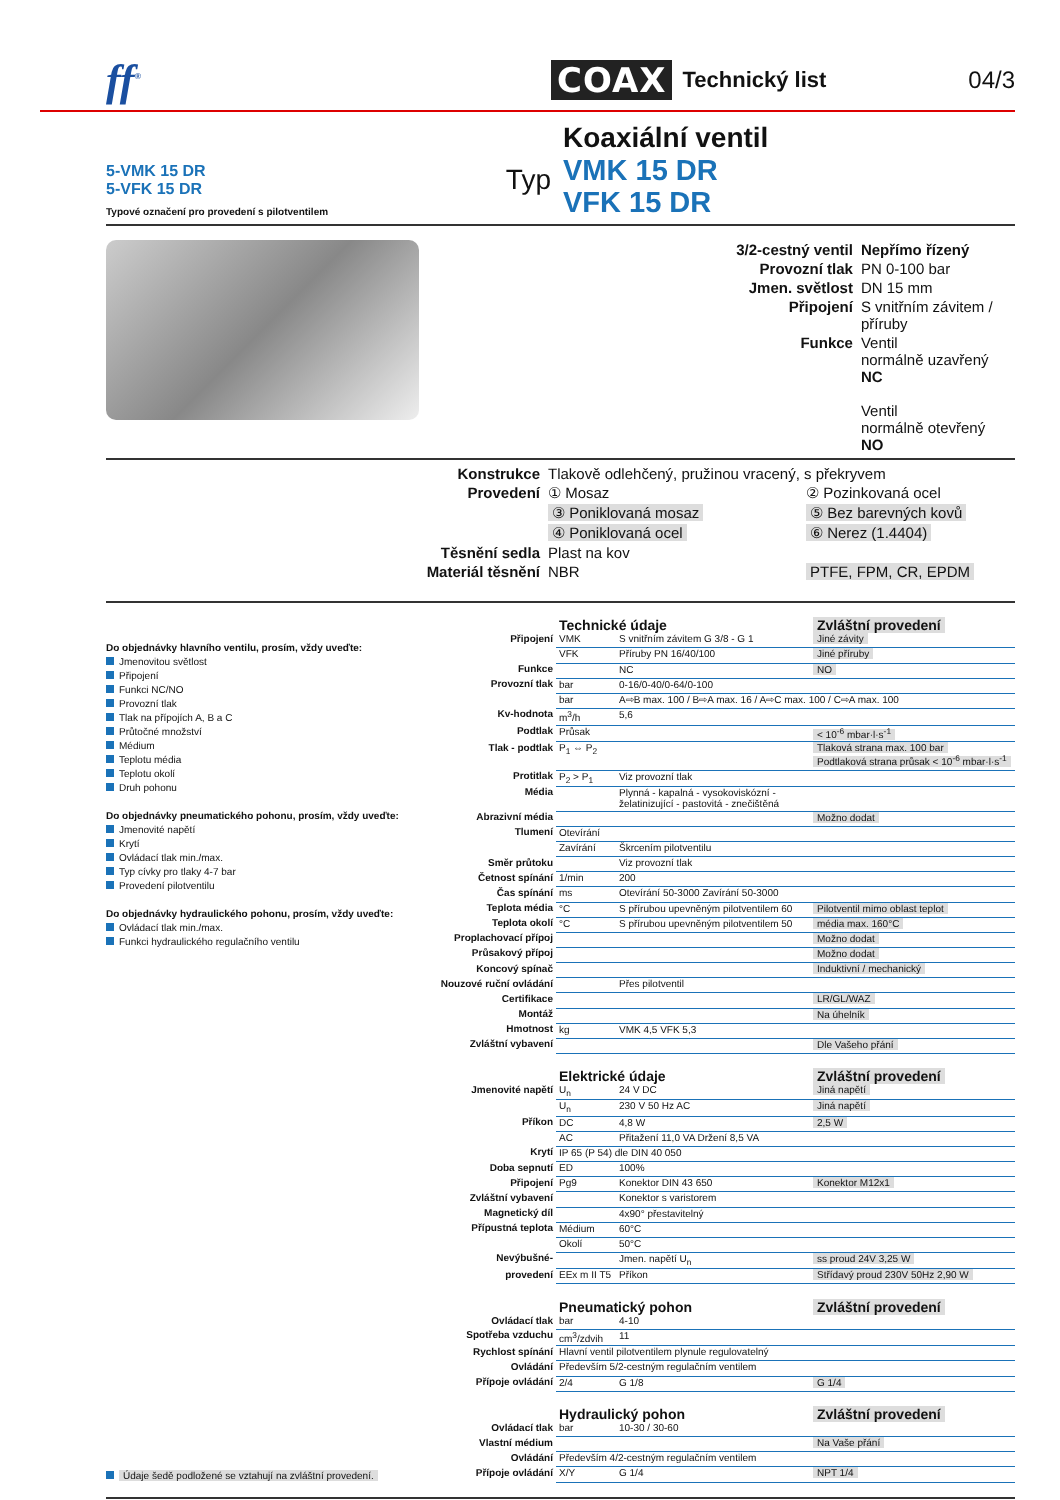ff<sup>®</sup>
COAX
Technický list 04/3
5-VMK 15 DR
5-VFK 15 DR
Typové označení pro provedení s pilotventilem
Typ
Koaxiální ventil
VMK 15 DR
VFK 15 DR
ventil
| 3/2-cestný ventil | Nepřímo řízený |
| Provozní tlak | PN 0-100 bar |
| Jmen. světlost | DN 15 mm |
| Připojení | S vnitřním závitem / příruby |
| Funkce | Ventil normálně uzavřený NC Ventil normálně otevřený NO |
| Konstrukce | Tlakově odlehčený, pružinou vracený, s překryvem | |
| Provedení | ① Mosaz | ② Pozinkovaná ocel |
| | ③ Poniklovaná mosaz | ⑤ Bez barevných kovů |
| | ④ Poniklovaná ocel | ⑥ Nerez (1.4404) |
| Těsnění sedla | Plast na kov | |
| Materiál těsnění | NBR | PTFE, FPM, CR, EPDM |
Do objednávky hlavního ventilu, prosím, vždy uveďte:
Jmenovitou světlost
Připojení
Funkci NC/NO
Provozní tlak
Tlak na přípojích A, B a C
Průtočné množství
Médium
Teplotu média
Teplotu okolí
Druh pohonu
Do objednávky pneumatického pohonu, prosím, vždy uveďte:
Jmenovité napětí
Krytí
Ovládací tlak min./max.
Typ cívky pro tlaky 4-7 bar
Provedení pilotventilu
Do objednávky hydraulického pohonu, prosím, vždy uveďte:
Ovládací tlak min./max.
Funkci hydraulického regulačního ventilu
Údaje šedě podložené se vztahují na zvláštní provedení.
| | Technické údaje | | Zvláštní provedení |
| Připojení | VMK | S vnitřním závitem G 3/8 - G 1 | Jiné závity |
| | VFK | Příruby PN 16/40/100 | Jiné příruby |
| Funkce | | NC | NO |
| Provozní tlak | bar | 0-16/0-40/0-64/0-100 | |
| | bar | A⇨B max. 100 / B⇨A max. 16 / A⇨C max. 100 / C⇨A max. 100 | |
| Kv-hodnota | m<sup>3</sup>/h | 5,6 | |
| Podtlak | Průsak | | < 10<sup>-6</sup> mbar·l·s<sup>-1</sup> |
| Tlak - podtlak | P<sub>1</sub> ⇔ P<sub>2</sub> | | Tlaková strana max. 100 bar Podtlaková strana průsak < 10<sup>-6</sup> mbar·l·s<sup>-1</sup> |
| Protitlak | P<sub>2</sub> > P<sub>1</sub> | Viz provozní tlak | |
| Média | | Plynná - kapalná - vysokoviskózní - želatinizující - pastovitá - znečištěná | |
| Abrazivní média | | | Možno dodat |
| Tlumení | Otevírání | | |
| | Zavírání | Škrcením pilotventilu | |
| Směr průtoku | | Viz provozní tlak | |
| Četnost spínání | 1/min | 200 | |
| Čas spínání | ms | Otevírání 50-3000 Zavírání 50-3000 | |
| Teplota média | °C | S přírubou upevněným pilotventilem 60 | Pilotventil mimo oblast teplot |
| Teplota okolí | °C | S přírubou upevněným pilotventilem 50 | média max. 160°C |
| Proplachovací přípoj | | | Možno dodat |
| Průsakový přípoj | | | Možno dodat |
| Koncový spínač | | | Induktivní / mechanický |
| Nouzové ruční ovládání | | Přes pilotventil | |
| Certifikace | | | LR/GL/WAZ |
| Montáž | | | Na úhelník |
| Hmotnost | kg | VMK 4,5 VFK 5,3 | |
| Zvláštní vybavení | | | Dle Vašeho přání |
| | Elektrické údaje | | Zvláštní provedení |
| Jmenovité napětí | U<sub>n</sub> | 24 V DC | Jiná napětí |
| | U<sub>n</sub> | 230 V 50 Hz AC | Jiná napětí |
| Příkon | DC | 4,8 W | 2,5 W |
| | AC | Přitažení 11,0 VA Držení 8,5 VA | |
| Krytí | IP 65 (P 54) dle DIN 40 050 | | |
| Doba sepnutí | ED | 100% | |
| Připojení | Pg9 | Konektor DIN 43 650 | Konektor M12x1 |
| Zvláštní vybavení | | Konektor s varistorem | |
| Magnetický díl | | 4x90° přestavitelný | |
| Přípustná teplota | Médium | 60°C | |
| | Okolí | 50°C | |
| Nevýbušné- | | Jmen. napětí U<sub>n</sub> | ss proud 24V 3,25 W |
| provedení | EEx m II T5 | Příkon | Střídavý proud 230V 50Hz 2,90 W |
| | Pneumatický pohon | | Zvláštní provedení |
| Ovládací tlak | bar | 4-10 | |
| Spotřeba vzduchu | cm<sup>3</sup>/zdvih | 11 | |
| Rychlost spínání | Hlavní ventil pilotventilem plynule regulovatelný | | |
| Ovládání | Především 5/2-cestným regulačním ventilem | | |
| Přípoje ovládání | 2/4 | G 1/8 | G 1/4 |
| | Hydraulický pohon | | Zvláštní provedení |
| Ovládací tlak | bar | 10-30 / 30-60 | |
| Vlastní médium | | | Na Vaše přání |
| Ovládání | Především 4/2-cestným regulačním ventilem | | |
| Přípoje ovládání | X/Y | G 1/4 | NPT 1/4 |